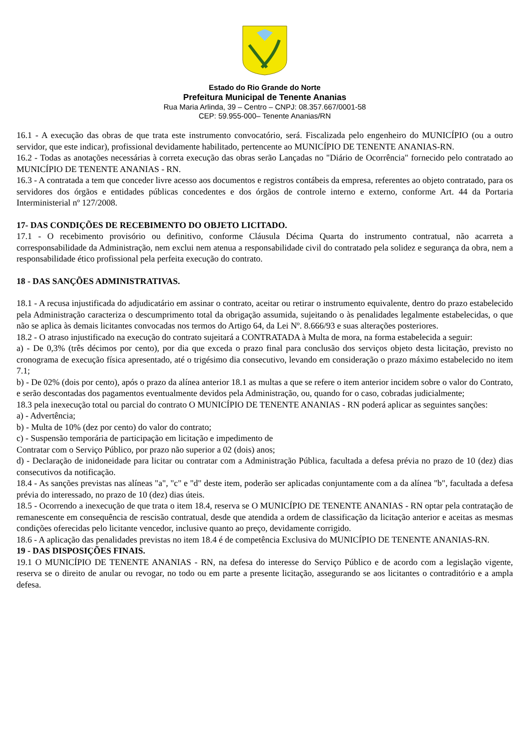Estado do Rio Grande do Norte
Prefeitura Municipal de Tenente Ananias
Rua Maria Arlinda, 39 – Centro – CNPJ: 08.357.667/0001-58
CEP: 59.955-000– Tenente Ananias/RN
16.1 - A execução das obras de que trata este instrumento convocatório, será. Fiscalizada pelo engenheiro do MUNICÍPIO (ou a outro servidor, que este indicar), profissional devidamente habilitado, pertencente ao MUNICÍPIO DE TENENTE ANANIAS-RN.
16.2 - Todas as anotações necessárias à correta execução das obras serão Lançadas no "Diário de Ocorrência" fornecido pelo contratado ao MUNICÍPIO DE TENENTE ANANIAS - RN.
16.3 - A contratada a tem que conceder livre acesso aos documentos e registros contábeis da empresa, referentes ao objeto contratado, para os servidores dos órgãos e entidades públicas concedentes e dos órgãos de controle interno e externo, conforme Art. 44 da Portaria Interministerial nº 127/2008.
17- DAS CONDIÇÕES DE RECEBIMENTO DO OBJETO LICITADO.
17.1 - O recebimento provisório ou definitivo, conforme Cláusula Décima Quarta do instrumento contratual, não acarreta a corresponsabilidade da Administração, nem exclui nem atenua a responsabilidade civil do contratado pela solidez e segurança da obra, nem a responsabilidade ético profissional pela perfeita execução do contrato.
18 - DAS SANÇÕES ADMINISTRATIVAS.
18.1 - A recusa injustificada do adjudicatário em assinar o contrato, aceitar ou retirar o instrumento equivalente, dentro do prazo estabelecido pela Administração caracteriza o descumprimento total da obrigação assumida, sujeitando o às penalidades legalmente estabelecidas, o que não se aplica às demais licitantes convocadas nos termos do Artigo 64, da Lei Nº. 8.666/93 e suas alterações posteriores.
18.2 - O atraso injustificado na execução do contrato sujeitará a CONTRATADA à Multa de mora, na forma estabelecida a seguir:
a) - De 0,3% (três décimos por cento), por dia que exceda o prazo final para conclusão dos serviços objeto desta licitação, previsto no cronograma de execução física apresentado, até o trigésimo dia consecutivo, levando em consideração o prazo máximo estabelecido no item 7.1;
b) - De 02% (dois por cento), após o prazo da alínea anterior 18.1 as multas a que se refere o item anterior incidem sobre o valor do Contrato, e serão descontadas dos pagamentos eventualmente devidos pela Administração, ou, quando for o caso, cobradas judicialmente;
18.3 pela inexecução total ou parcial do contrato O MUNICÍPIO DE TENENTE ANANIAS - RN poderá aplicar as seguintes sanções:
a) - Advertência;
b) - Multa de 10% (dez por cento) do valor do contrato;
c) - Suspensão temporária de participação em licitação e impedimento de
Contratar com o Serviço Público, por prazo não superior a 02 (dois) anos;
d) - Declaração de inidoneidade para licitar ou contratar com a Administração Pública, facultada a defesa prévia no prazo de 10 (dez) dias consecutivos da notificação.
18.4 - As sanções previstas nas alíneas "a", "c" e "d" deste item, poderão ser aplicadas conjuntamente com a da alínea "b", facultada a defesa prévia do interessado, no prazo de 10 (dez) dias úteis.
18.5 - Ocorrendo a inexecução de que trata o item 18.4, reserva se O MUNICÍPIO DE TENENTE ANANIAS - RN optar pela contratação de remanescente em consequência de rescisão contratual, desde que atendida a ordem de classificação da licitação anterior e aceitas as mesmas condições oferecidas pelo licitante vencedor, inclusive quanto ao preço, devidamente corrigido.
18.6 - A aplicação das penalidades previstas no item 18.4 é de competência Exclusiva do MUNICÍPIO DE TENENTE ANANIAS-RN.
19 - DAS DISPOSIÇÕES FINAIS.
19.1 O MUNICÍPIO DE TENENTE ANANIAS - RN, na defesa do interesse do Serviço Público e de acordo com a legislação vigente, reserva se o direito de anular ou revogar, no todo ou em parte a presente licitação, assegurando se aos licitantes o contraditório e a ampla defesa.